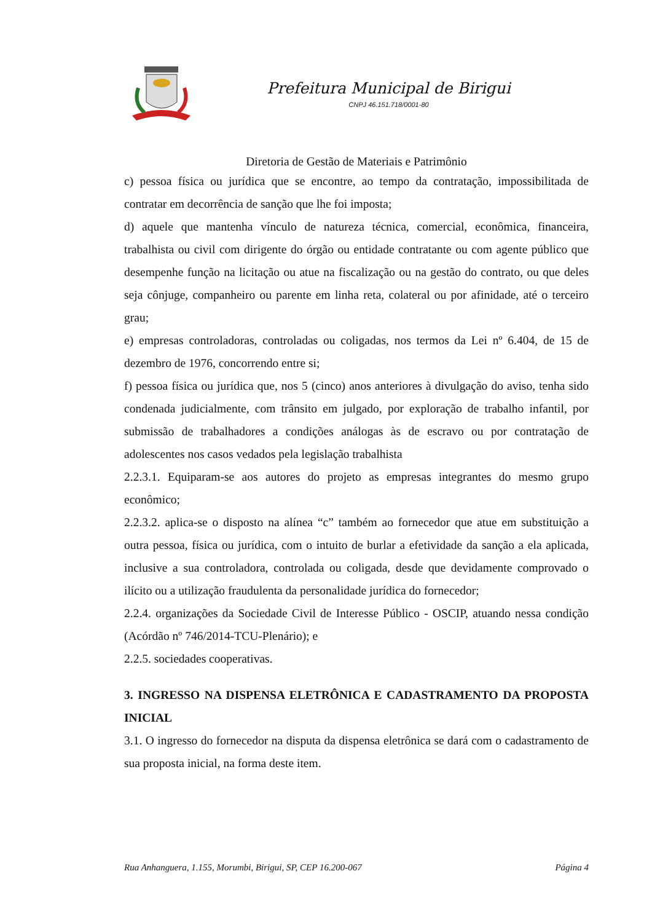Prefeitura Municipal de Birigui
CNPJ 46.151.718/0001-80
Diretoria de Gestão de Materiais e Patrimônio
c) pessoa física ou jurídica que se encontre, ao tempo da contratação, impossibilitada de contratar em decorrência de sanção que lhe foi imposta;
d) aquele que mantenha vínculo de natureza técnica, comercial, econômica, financeira, trabalhista ou civil com dirigente do órgão ou entidade contratante ou com agente público que desempenhe função na licitação ou atue na fiscalização ou na gestão do contrato, ou que deles seja cônjuge, companheiro ou parente em linha reta, colateral ou por afinidade, até o terceiro grau;
e) empresas controladoras, controladas ou coligadas, nos termos da Lei nº 6.404, de 15 de dezembro de 1976, concorrendo entre si;
f) pessoa física ou jurídica que, nos 5 (cinco) anos anteriores à divulgação do aviso, tenha sido condenada judicialmente, com trânsito em julgado, por exploração de trabalho infantil, por submissão de trabalhadores a condições análogas às de escravo ou por contratação de adolescentes nos casos vedados pela legislação trabalhista
2.2.3.1. Equiparam-se aos autores do projeto as empresas integrantes do mesmo grupo econômico;
2.2.3.2. aplica-se o disposto na alínea “c” também ao fornecedor que atue em substituição a outra pessoa, física ou jurídica, com o intuito de burlar a efetividade da sanção a ela aplicada, inclusive a sua controladora, controlada ou coligada, desde que devidamente comprovado o ilícito ou a utilização fraudulenta da personalidade jurídica do fornecedor;
2.2.4. organizações da Sociedade Civil de Interesse Público - OSCIP, atuando nessa condição (Acórdão nº 746/2014-TCU-Plenário); e
2.2.5. sociedades cooperativas.
3. INGRESSO NA DISPENSA ELETRÔNICA E CADASTRAMENTO DA PROPOSTA INICIAL
3.1. O ingresso do fornecedor na disputa da dispensa eletrônica se dará com o cadastramento de sua proposta inicial, na forma deste item.
Rua Anhanguera, 1.155, Morumbi, Birigui, SP, CEP 16.200-067 Página 4